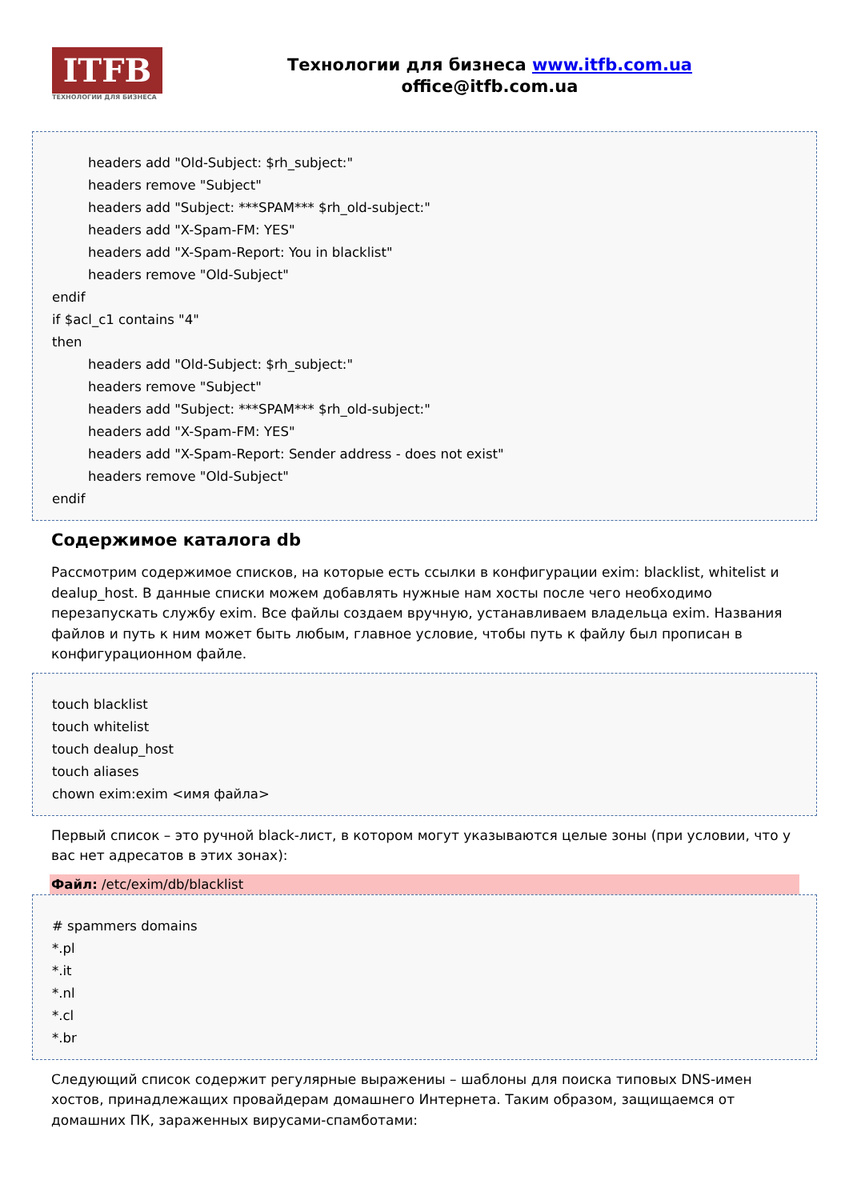ITFB
ТЕХНОЛОГИИ ДЛЯ БИЗНЕСА
Технологии для бизнеса www.itfb.com.ua
office@itfb.com.ua
headers add "Old-Subject: $rh_subject:"
headers remove "Subject"
headers add "Subject: ***SPAM*** $rh_old-subject:"
headers add "X-Spam-FM: YES"
headers add "X-Spam-Report: You in blacklist"
headers remove "Old-Subject"
endif
if $acl_c1 contains "4"
then
headers add "Old-Subject: $rh_subject:"
headers remove "Subject"
headers add "Subject: ***SPAM*** $rh_old-subject:"
headers add "X-Spam-FM: YES"
headers add "X-Spam-Report: Sender address - does not exist"
headers remove "Old-Subject"
endif
Содержимое каталога db
Рассмотрим содержимое списков, на которые есть ссылки в конфигурации exim: blacklist, whitelist и dealup_host. В данные списки можем добавлять нужные нам хосты после чего необходимо перезапускать службу exim. Все файлы создаем вручную, устанавливаем владельца exim. Названия файлов и путь к ним может быть любым, главное условие, чтобы путь к файлу был прописан в конфигурационном файле.
touch blacklist
touch whitelist
touch dealup_host
touch aliases
chown exim:exim <имя файла>
Первый список – это ручной black-лист, в котором могут указываются целые зоны (при условии, что у вас нет адресатов в этих зонах):
Файл: /etc/exim/db/blacklist
# spammers domains
*.pl
*.it
*.nl
*.cl
*.br
Следующий список содержит регулярные выражениы – шаблоны для поиска типовых DNS-имен хостов, принадлежащих провайдерам домашнего Интернета. Таким образом, защищаемся от домашних ПК, зараженных вирусами-спамботами: